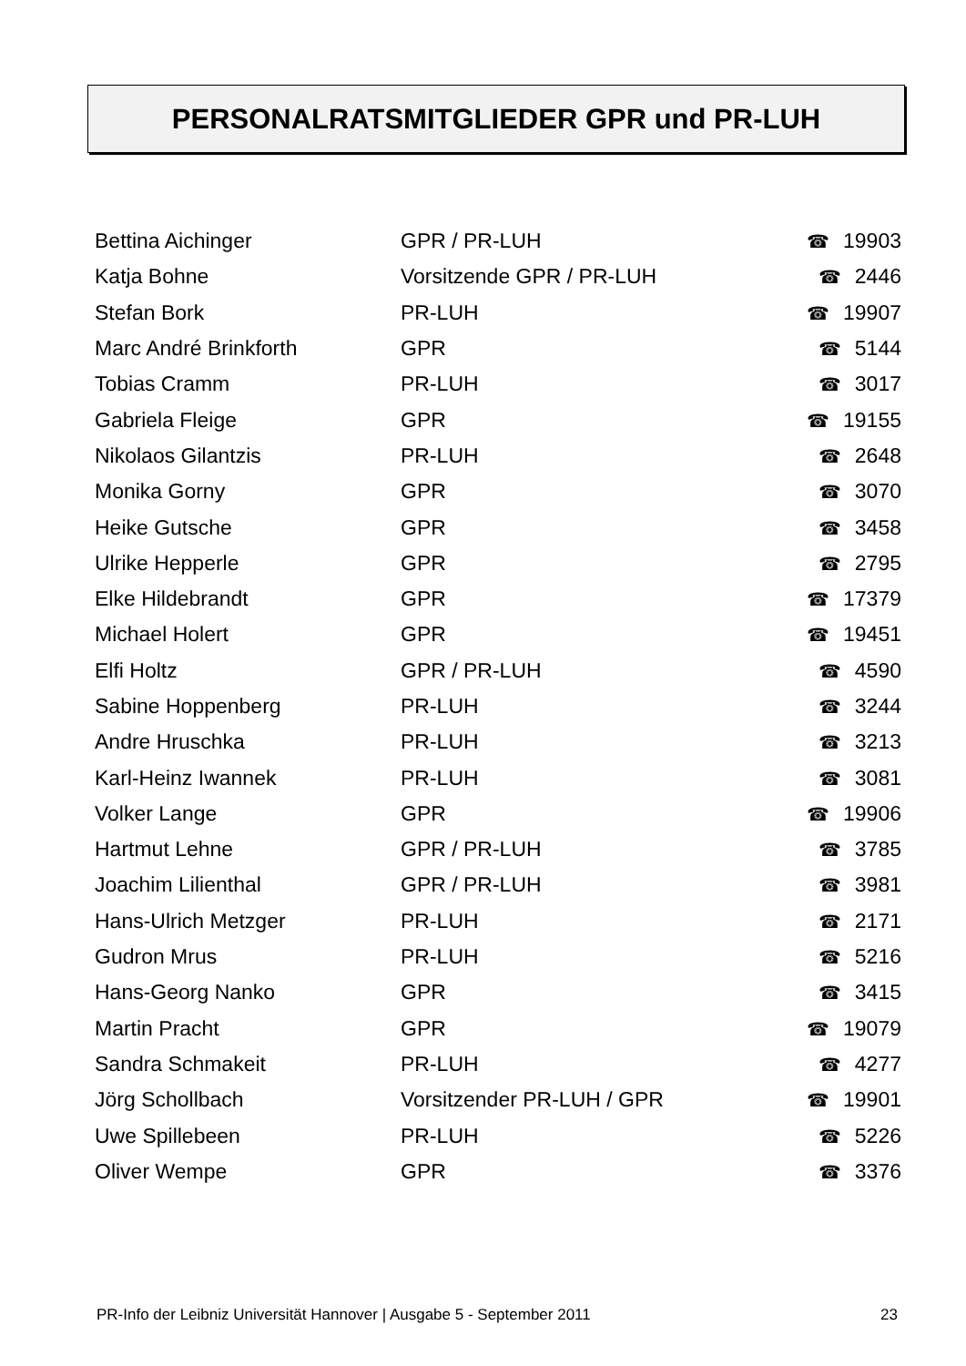PERSONALRATSMITGLIEDER GPR und PR-LUH
| Bettina Aichinger | GPR / PR-LUH | ☎ 19903 |
| Katja Bohne | Vorsitzende GPR / PR-LUH | ☎ 2446 |
| Stefan Bork | PR-LUH | ☎ 19907 |
| Marc André Brinkforth | GPR | ☎ 5144 |
| Tobias Cramm | PR-LUH | ☎ 3017 |
| Gabriela Fleige | GPR | ☎ 19155 |
| Nikolaos Gilantzis | PR-LUH | ☎ 2648 |
| Monika Gorny | GPR | ☎ 3070 |
| Heike Gutsche | GPR | ☎ 3458 |
| Ulrike Hepperle | GPR | ☎ 2795 |
| Elke Hildebrandt | GPR | ☎ 17379 |
| Michael Holert | GPR | ☎ 19451 |
| Elfi Holtz | GPR / PR-LUH | ☎ 4590 |
| Sabine Hoppenberg | PR-LUH | ☎ 3244 |
| Andre Hruschka | PR-LUH | ☎ 3213 |
| Karl-Heinz Iwannek | PR-LUH | ☎ 3081 |
| Volker Lange | GPR | ☎ 19906 |
| Hartmut Lehne | GPR / PR-LUH | ☎ 3785 |
| Joachim Lilienthal | GPR / PR-LUH | ☎ 3981 |
| Hans-Ulrich Metzger | PR-LUH | ☎ 2171 |
| Gudron Mrus | PR-LUH | ☎ 5216 |
| Hans-Georg Nanko | GPR | ☎ 3415 |
| Martin Pracht | GPR | ☎ 19079 |
| Sandra Schmakeit | PR-LUH | ☎ 4277 |
| Jörg Schollbach | Vorsitzender PR-LUH / GPR | ☎ 19901 |
| Uwe Spillebeen | PR-LUH | ☎ 5226 |
| Oliver Wempe | GPR | ☎ 3376 |
PR-Info der Leibniz Universität Hannover | Ausgabe 5 - September 2011 23